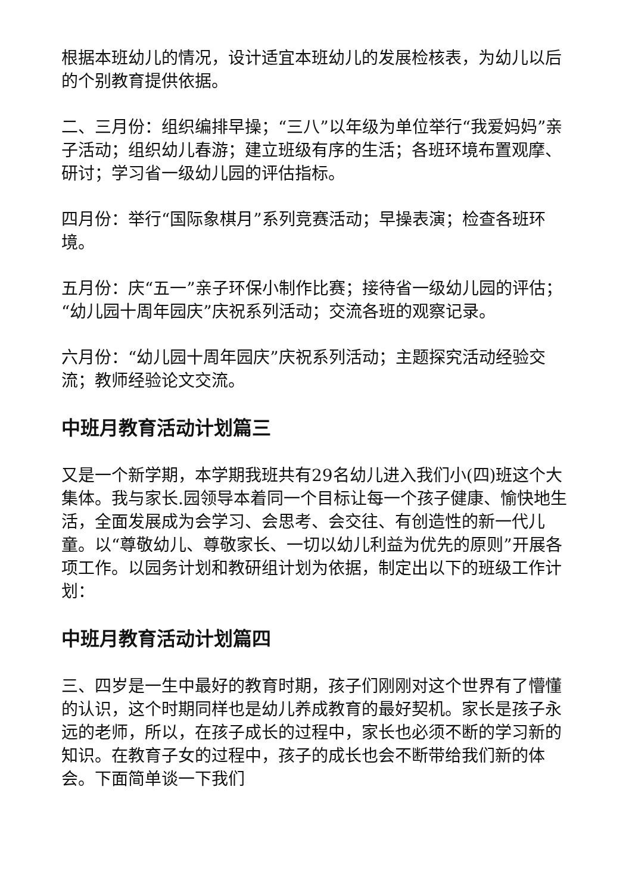根据本班幼儿的情况，设计适宜本班幼儿的发展检核表，为幼儿以后的个别教育提供依据。
二、三月份：组织编排早操；“三八”以年级为单位举行“我爱妈妈”亲子活动；组织幼儿春游；建立班级有序的生活；各班环境布置观摩、研讨；学习省一级幼儿园的评估指标。
四月份：举行“国际象棋月”系列竞赛活动；早操表演；检查各班环境。
五月份：庆“五一”亲子环保小制作比赛；接待省一级幼儿园的评估；“幼儿园十周年园庆”庆祝系列活动；交流各班的观察记录。
六月份：“幼儿园十周年园庆”庆祝系列活动；主题探究活动经验交流；教师经验论文交流。
中班月教育活动计划篇三
又是一个新学期，本学期我班共有29名幼儿进入我们小(四)班这个大集体。我与家长.园领导本着同一个目标让每一个孩子健康、愉快地生活，全面发展成为会学习、会思考、会交往、有创造性的新一代儿童。以“尊敬幼儿、尊敬家长、一切以幼儿利益为优先的原则”开展各项工作。以园务计划和教研组计划为依据，制定出以下的班级工作计划：
中班月教育活动计划篇四
三、四岁是一生中最好的教育时期，孩子们刚刚对这个世界有了懵懂的认识，这个时期同样也是幼儿养成教育的最好契机。家长是孩子永远的老师，所以，在孩子成长的过程中，家长也必须不断的学习新的知识。在教育子女的过程中，孩子的成长也会不断带给我们新的体会。下面简单谈一下我们